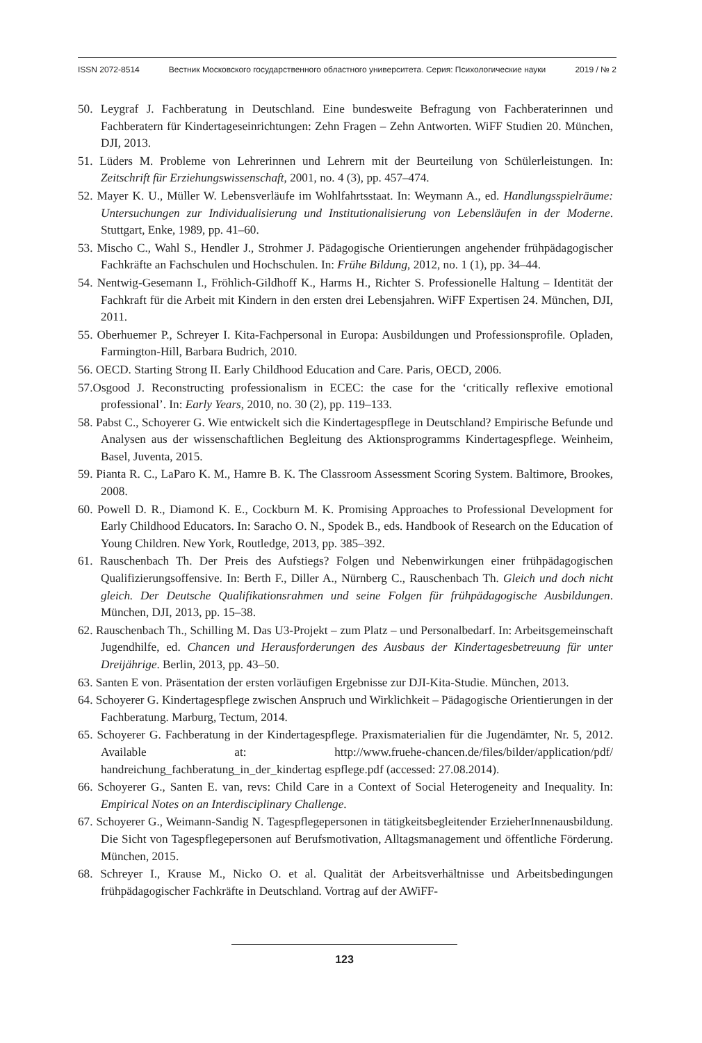ISSN 2072-8514 Вестник Московского государственного областного университета. Серия: Психологические науки 2019 / № 2
50. Leygraf J. Fachberatung in Deutschland. Eine bundesweite Befragung von Fachberaterinnen und Fachberatern für Kindertageseinrichtungen: Zehn Fragen – Zehn Antworten. WiFF Studien 20. München, DJI, 2013.
51. Lüders M. Probleme von Lehrerinnen und Lehrern mit der Beurteilung von Schülerleistungen. In: Zeitschrift für Erziehungswissenschaft, 2001, no. 4 (3), pp. 457–474.
52. Mayer K. U., Müller W. Lebensverläufe im Wohlfahrtsstaat. In: Weymann A., ed. Handlungsspielräume: Untersuchungen zur Individualisierung und Institutionalisierung von Lebensläufen in der Moderne. Stuttgart, Enke, 1989, pp. 41–60.
53. Mischo C., Wahl S., Hendler J., Strohmer J. Pädagogische Orientierungen angehender frühpädagogischer Fachkräfte an Fachschulen und Hochschulen. In: Frühe Bildung, 2012, no. 1 (1), pp. 34–44.
54. Nentwig-Gesemann I., Fröhlich-Gildhoff K., Harms H., Richter S. Professionelle Haltung – Identität der Fachkraft für die Arbeit mit Kindern in den ersten drei Lebensjahren. WiFF Expertisen 24. München, DJI, 2011.
55. Oberhuemer P., Schreyer I. Kita-Fachpersonal in Europa: Ausbildungen und Professionsprofile. Opladen, Farmington-Hill, Barbara Budrich, 2010.
56. OECD. Starting Strong II. Early Childhood Education and Care. Paris, OECD, 2006.
57.Osgood J. Reconstructing professionalism in ECEC: the case for the ‘critically reflexive emotional professional’. In: Early Years, 2010, no. 30 (2), pp. 119–133.
58. Pabst C., Schoyerer G. Wie entwickelt sich die Kindertagespflege in Deutschland? Empirische Befunde und Analysen aus der wissenschaftlichen Begleitung des Aktionsprogramms Kindertagespflege. Weinheim, Basel, Juventa, 2015.
59. Pianta R. C., LaParo K. M., Hamre B. K. The Classroom Assessment Scoring System. Baltimore, Brookes, 2008.
60. Powell D. R., Diamond K. E., Cockburn M. K. Promising Approaches to Professional Development for Early Childhood Educators. In: Saracho O. N., Spodek B., eds. Handbook of Research on the Education of Young Children. New York, Routledge, 2013, pp. 385–392.
61. Rauschenbach Th. Der Preis des Aufstiegs? Folgen und Nebenwirkungen einer frühpädagogischen Qualifizierungsoffensive. In: Berth F., Diller A., Nürnberg C., Rauschenbach Th. Gleich und doch nicht gleich. Der Deutsche Qualifikationsrahmen und seine Folgen für frühpädagogische Ausbildungen. München, DJI, 2013, pp. 15–38.
62. Rauschenbach Th., Schilling M. Das U3-Projekt – zum Platz – und Personalbedarf. In: Arbeitsgemeinschaft Jugendhilfe, ed. Chancen und Herausforderungen des Ausbaus der Kindertagesbetreuung für unter Dreijährige. Berlin, 2013, pp. 43–50.
63. Santen E von. Präsentation der ersten vorläufigen Ergebnisse zur DJI-Kita-Studie. München, 2013.
64. Schoyerer G. Kindertagespflege zwischen Anspruch und Wirklichkeit – Pädagogische Orientierungen in der Fachberatung. Marburg, Tectum, 2014.
65. Schoyerer G. Fachberatung in der Kindertagespflege. Praxismaterialien für die Jugendämter, Nr. 5, 2012. Available at: http://www.fruehe-chancen.de/files/bilder/application/pdf/ handreichung_fachberatung_in_der_kindertag espflege.pdf (accessed: 27.08.2014).
66. Schoyerer G., Santen E. van, revs: Child Care in a Context of Social Heterogeneity and Inequality. In: Empirical Notes on an Interdisciplinary Challenge.
67. Schoyerer G., Weimann-Sandig N. Tagespflegepersonen in tätigkeitsbegleitender ErzieherInnenausbildung. Die Sicht von Tagespflegepersonen auf Berufsmotivation, Alltagsmanagement und öffentliche Förderung. München, 2015.
68. Schreyer I., Krause M., Nicko O. et al. Qualität der Arbeitsverhältnisse und Arbeitsbedingungen frühpädagogischer Fachkräfte in Deutschland. Vortrag auf der AWiFF-
123